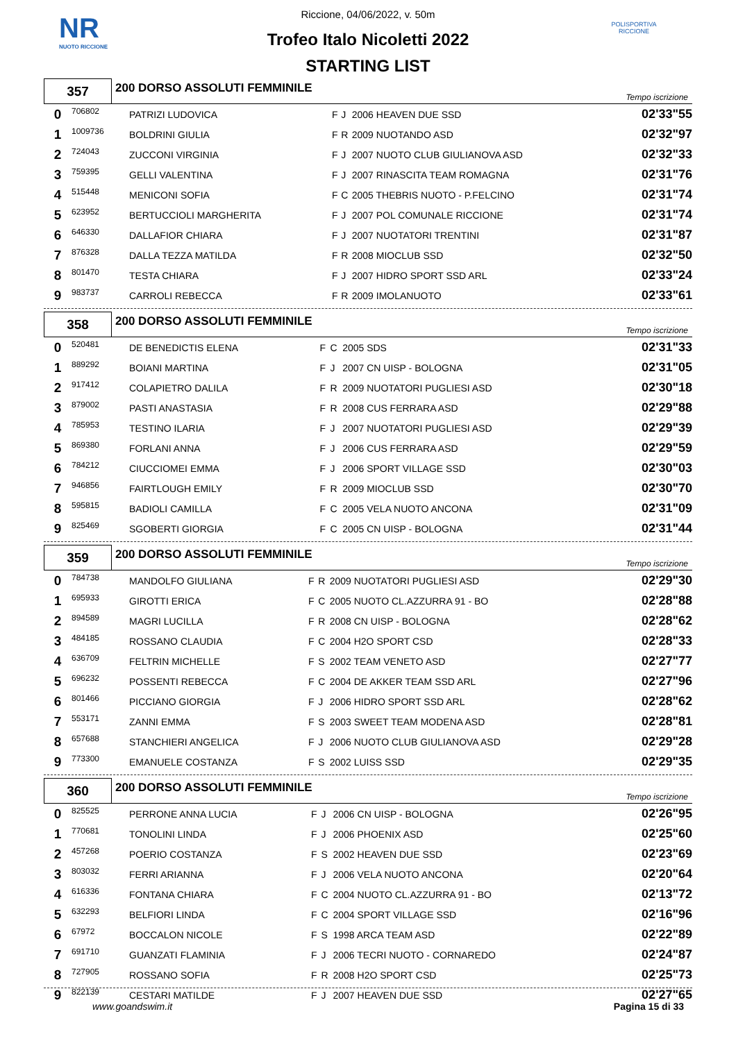NR
NUOTO RICCIONE
POLISPORTIVA RICCIONE
Riccione, 04/06/2022, v. 50m
Trofeo Italo Nicoletti 2022
STARTING LIST
357
200 DORSO ASSOLUTI FEMMINILE
Tempo iscrizione
| 0 | 706802 | PATRIZI LUDOVICA | F | J | 2006 HEAVEN DUE SSD | 02'33"55 |
| 1 | 1009736 | BOLDRINI GIULIA | F | R | 2009 NUOTANDO ASD | 02'32"97 |
| 2 | 724043 | ZUCCONI VIRGINIA | F | J | 2007 NUOTO CLUB GIULIANOVA ASD | 02'32"33 |
| 3 | 759395 | GELLI VALENTINA | F | J | 2007 RINASCITA TEAM ROMAGNA | 02'31"76 |
| 4 | 515448 | MENICONI SOFIA | F | C | 2005 THEBRIS NUOTO - P.FELCINO | 02'31"74 |
| 5 | 623952 | BERTUCCIOLI MARGHERITA | F | J | 2007 POL COMUNALE RICCIONE | 02'31"74 |
| 6 | 646330 | DALLAFIOR CHIARA | F | J | 2007 NUOTATORI TRENTINI | 02'31"87 |
| 7 | 876328 | DALLA TEZZA MATILDA | F | R | 2008 MIOCLUB SSD | 02'32"50 |
| 8 | 801470 | TESTA CHIARA | F | J | 2007 HIDRO SPORT SSD ARL | 02'33"24 |
| 9 | 983737 | CARROLI REBECCA | F | R | 2009 IMOLANUOTO | 02'33"61 |
358
200 DORSO ASSOLUTI FEMMINILE
Tempo iscrizione
| 0 | 520481 | DE BENEDICTIS ELENA | F | C | 2005 SDS | 02'31"33 |
| 1 | 889292 | BOIANI MARTINA | F | J | 2007 CN UISP - BOLOGNA | 02'31"05 |
| 2 | 917412 | COLAPIETRO DALILA | F | R | 2009 NUOTATORI PUGLIESI ASD | 02'30"18 |
| 3 | 879002 | PASTI ANASTASIA | F | R | 2008 CUS FERRARA ASD | 02'29"88 |
| 4 | 785953 | TESTINO ILARIA | F | J | 2007 NUOTATORI PUGLIESI ASD | 02'29"39 |
| 5 | 869380 | FORLANI ANNA | F | J | 2006 CUS FERRARA ASD | 02'29"59 |
| 6 | 784212 | CIUCCIOMEI EMMA | F | J | 2006 SPORT VILLAGE SSD | 02'30"03 |
| 7 | 946856 | FAIRTLOUGH EMILY | F | R | 2009 MIOCLUB SSD | 02'30"70 |
| 8 | 595815 | BADIOLI CAMILLA | F | C | 2005 VELA NUOTO ANCONA | 02'31"09 |
| 9 | 825469 | SGOBERTI GIORGIA | F | C | 2005 CN UISP - BOLOGNA | 02'31"44 |
359
200 DORSO ASSOLUTI FEMMINILE
Tempo iscrizione
| 0 | 784738 | MANDOLFO GIULIANA | F | R | 2009 NUOTATORI PUGLIESI ASD | 02'29"30 |
| 1 | 695933 | GIROTTI ERICA | F | C | 2005 NUOTO CL.AZZURRA 91 - BO | 02'28"88 |
| 2 | 894589 | MAGRI LUCILLA | F | R | 2008 CN UISP - BOLOGNA | 02'28"62 |
| 3 | 484185 | ROSSANO CLAUDIA | F | C | 2004 H2O SPORT CSD | 02'28"33 |
| 4 | 636709 | FELTRIN MICHELLE | F | S | 2002 TEAM VENETO ASD | 02'27"77 |
| 5 | 696232 | POSSENTI REBECCA | F | C | 2004 DE AKKER TEAM SSD ARL | 02'27"96 |
| 6 | 801466 | PICCIANO GIORGIA | F | J | 2006 HIDRO SPORT SSD ARL | 02'28"62 |
| 7 | 553171 | ZANNI EMMA | F | S | 2003 SWEET TEAM MODENA ASD | 02'28"81 |
| 8 | 657688 | STANCHIERI ANGELICA | F | J | 2006 NUOTO CLUB GIULIANOVA ASD | 02'29"28 |
| 9 | 773300 | EMANUELE COSTANZA | F | S | 2002 LUISS SSD | 02'29"35 |
360
200 DORSO ASSOLUTI FEMMINILE
Tempo iscrizione
| 0 | 825525 | PERRONE ANNA LUCIA | F | J | 2006 CN UISP - BOLOGNA | 02'26"95 |
| 1 | 770681 | TONOLINI LINDA | F | J | 2006 PHOENIX ASD | 02'25"60 |
| 2 | 457268 | POERIO COSTANZA | F | S | 2002 HEAVEN DUE SSD | 02'23"69 |
| 3 | 803032 | FERRI ARIANNA | F | J | 2006 VELA NUOTO ANCONA | 02'20"64 |
| 4 | 616336 | FONTANA CHIARA | F | C | 2004 NUOTO CL.AZZURRA 91 - BO | 02'13"72 |
| 5 | 632293 | BELFIORI LINDA | F | C | 2004 SPORT VILLAGE SSD | 02'16"96 |
| 6 | 67972 | BOCCALON NICOLE | F | S | 1998 ARCA TEAM ASD | 02'22"89 |
| 7 | 691710 | GUANZATI FLAMINIA | F | J | 2006 TECRI NUOTO - CORNAREDO | 02'24"87 |
| 8 | 727905 | ROSSANO SOFIA | F | R | 2008 H2O SPORT CSD | 02'25"73 |
| 9 | 822139 | CESTARI MATILDE | F | J | 2007 HEAVEN DUE SSD | 02'27"65 |
www.goandswim.it Pagina 15 di 33